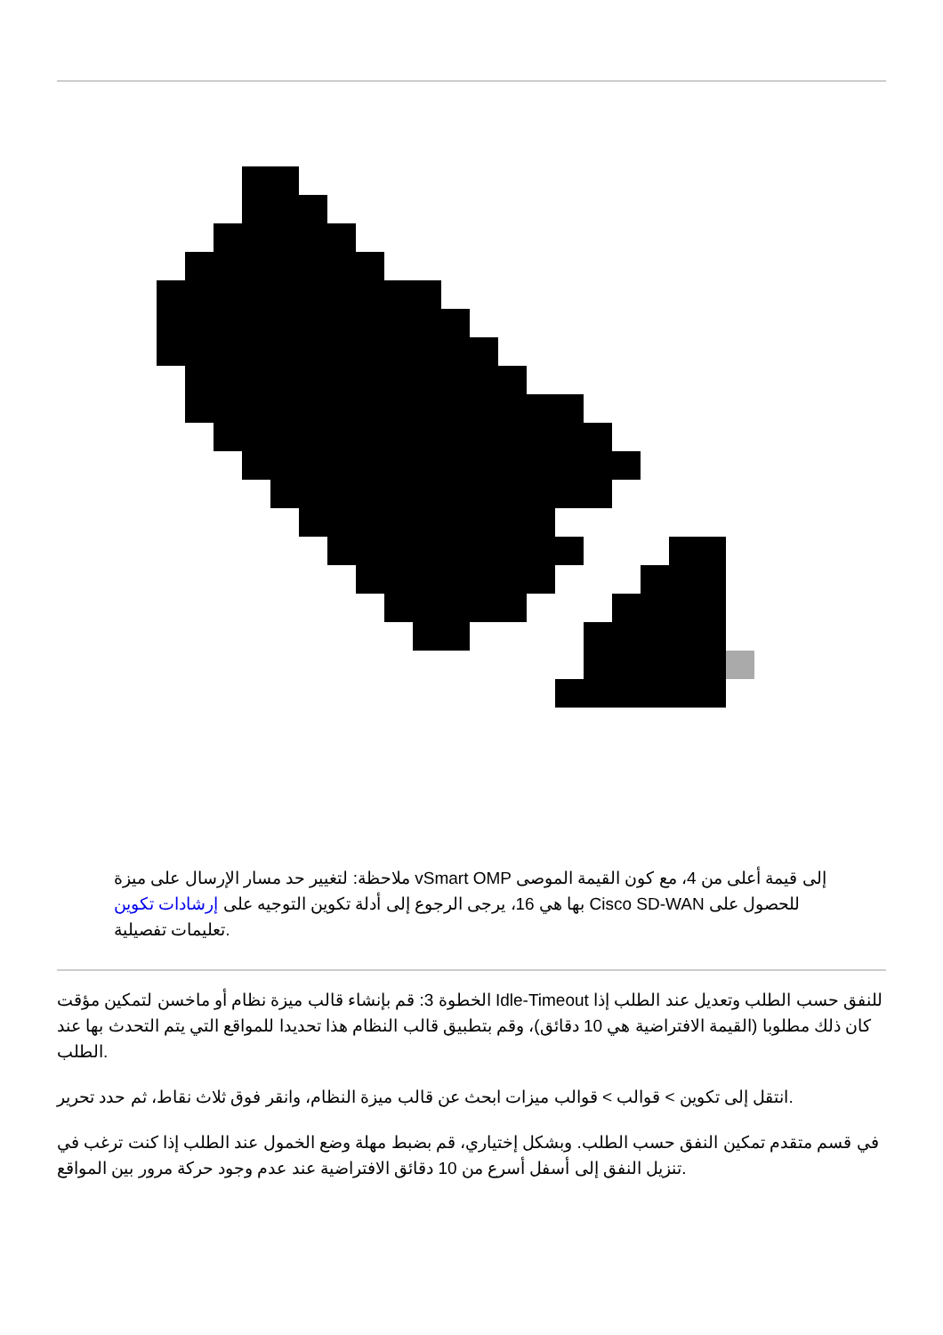ملاحظة: لتغيير حد مسار الإرسال على ميزة vSmart OMP إلى قيمة أعلى من 4، مع كون القيمة الموصى بها هي 16، يرجى الرجوع إلى أدلة تكوين التوجيه على إرشادات تكوين Cisco SD-WAN للحصول على تعليمات تفصيلية.
الخطوة 3: قم بإنشاء قالب ميزة نظام أو ماخسن لتمكين مؤقت Idle-Timeout للنفق حسب الطلب وتعديل عند الطلب إذا كان ذلك مطلوبا (القيمة الافتراضية هي 10 دقائق)، وقم بتطبيق قالب النظام هذا تحديدا للمواقع التي يتم التحدث بها عند الطلب.
انتقل إلى تكوين > قوالب > قوالب ميزات ابحث عن قالب ميزة النظام، وانقر فوق ثلاث نقاط، ثم حدد تحرير.
في قسم متقدم تمكين النفق حسب الطلب. وبشكل إختياري، قم بضبط مهلة وضع الخمول عند الطلب إذا كنت ترغب في تنزيل النفق إلى أسفل أسرع من 10 دقائق الافتراضية عند عدم وجود حركة مرور بين المواقع.